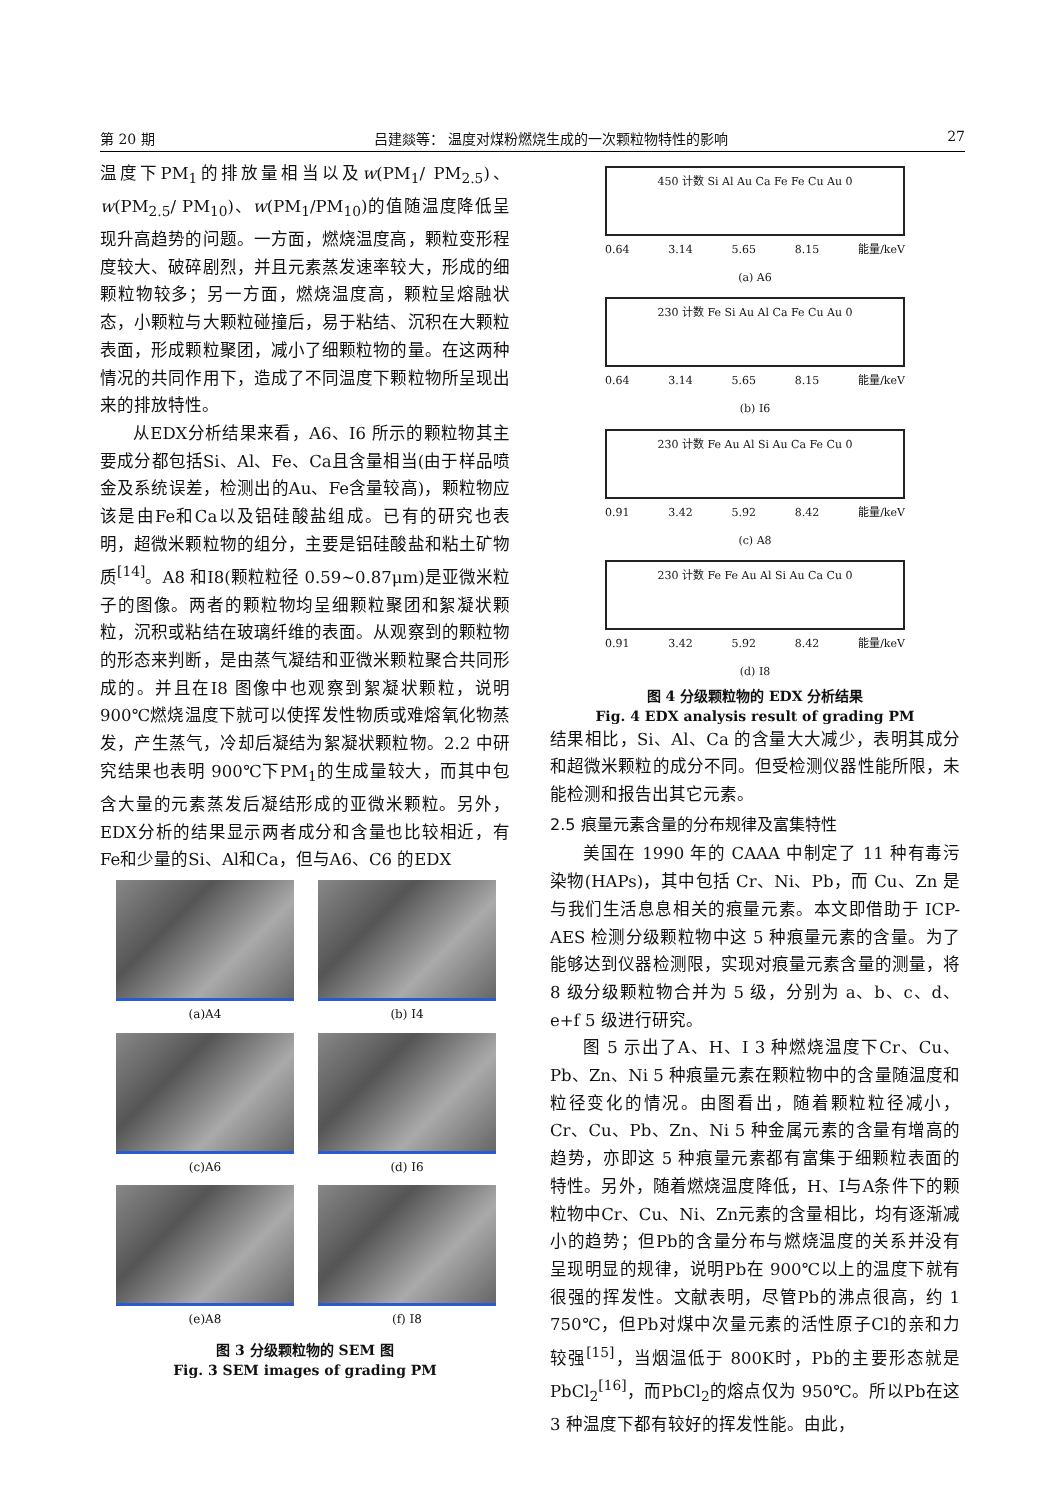第 20 期 吕建燚等： 温度对煤粉燃烧生成的一次颗粒物特性的影响 27
温度下PM<sub>1</sub>的排放量相当以及w(PM<sub>1</sub>/ PM<sub>2.5</sub>)、w(PM<sub>2.5</sub>/ PM<sub>10</sub>)、w(PM<sub>1</sub>/PM<sub>10</sub>)的值随温度降低呈现升高趋势的问题。一方面，燃烧温度高，颗粒变形程度较大、破碎剧烈，并且元素蒸发速率较大，形成的细颗粒物较多；另一方面，燃烧温度高，颗粒呈熔融状态，小颗粒与大颗粒碰撞后，易于粘结、沉积在大颗粒表面，形成颗粒聚团，减小了细颗粒物的量。在这两种情况的共同作用下，造成了不同温度下颗粒物所呈现出来的排放特性。
从EDX分析结果来看，A6、I6 所示的颗粒物其主要成分都包括Si、Al、Fe、Ca且含量相当(由于样品喷金及系统误差，检测出的Au、Fe含量较高)，颗粒物应该是由Fe和Ca以及铝硅酸盐组成。已有的研究也表明，超微米颗粒物的组分，主要是铝硅酸盐和粘土矿物质<sup>[14]</sup>。A8 和I8(颗粒粒径 0.59~0.87μm)是亚微米粒子的图像。两者的颗粒物均呈细颗粒聚团和絮凝状颗粒，沉积或粘结在玻璃纤维的表面。从观察到的颗粒物的形态来判断，是由蒸气凝结和亚微米颗粒聚合共同形成的。并且在I8 图像中也观察到絮凝状颗粒，说明 900℃燃烧温度下就可以使挥发性物质或难熔氧化物蒸发，产生蒸气，冷却后凝结为絮凝状颗粒物。2.2 中研究结果也表明 900℃下PM<sub>1</sub>的生成量较大，而其中包含大量的元素蒸发后凝结形成的亚微米颗粒。另外，EDX分析的结果显示两者成分和含量也比较相近，有Fe和少量的Si、Al和Ca，但与A6、C6 的EDX
(a)A4
(b) I4
(c)A6
(d) I6
(e)A8
(f) I8
图 3 分级颗粒物的 SEM 图
Fig. 3 SEM images of grading PM
450 计数 Si Al Au Ca Fe Fe Cu Au 0
0.64 3.14 5.65 8.15 能量/keV
(a) A6
230 计数 Fe Si Au Al Ca Fe Cu Au 0
0.64 3.14 5.65 8.15 能量/keV
(b) I6
230 计数 Fe Au Al Si Au Ca Fe Cu 0
0.91 3.42 5.92 8.42 能量/keV
(c) A8
230 计数 Fe Fe Au Al Si Au Ca Cu 0
0.91 3.42 5.92 8.42 能量/keV
(d) I8
图 4 分级颗粒物的 EDX 分析结果
Fig. 4 EDX analysis result of grading PM
结果相比，Si、Al、Ca 的含量大大减少，表明其成分和超微米颗粒的成分不同。但受检测仪器性能所限，未能检测和报告出其它元素。
2.5 痕量元素含量的分布规律及富集特性
美国在 1990 年的 CAAA 中制定了 11 种有毒污染物(HAPs)，其中包括 Cr、Ni、Pb，而 Cu、Zn 是与我们生活息息相关的痕量元素。本文即借助于 ICP-AES 检测分级颗粒物中这 5 种痕量元素的含量。为了能够达到仪器检测限，实现对痕量元素含量的测量，将 8 级分级颗粒物合并为 5 级，分别为 a、b、c、d、e+f 5 级进行研究。
图 5 示出了A、H、I 3 种燃烧温度下Cr、Cu、Pb、Zn、Ni 5 种痕量元素在颗粒物中的含量随温度和粒径变化的情况。由图看出，随着颗粒粒径减小，Cr、Cu、Pb、Zn、Ni 5 种金属元素的含量有增高的趋势，亦即这 5 种痕量元素都有富集于细颗粒表面的特性。另外，随着燃烧温度降低，H、I与A条件下的颗粒物中Cr、Cu、Ni、Zn元素的含量相比，均有逐渐减小的趋势；但Pb的含量分布与燃烧温度的关系并没有呈现明显的规律，说明Pb在 900℃以上的温度下就有很强的挥发性。文献表明，尽管Pb的沸点很高，约 1 750℃，但Pb对煤中次量元素的活性原子Cl的亲和力较强<sup>[15]</sup>，当烟温低于 800K时，Pb的主要形态就是PbCl<sub>2</sub><sup>[16]</sup>，而PbCl<sub>2</sub>的熔点仅为 950℃。所以Pb在这 3 种温度下都有较好的挥发性能。由此，